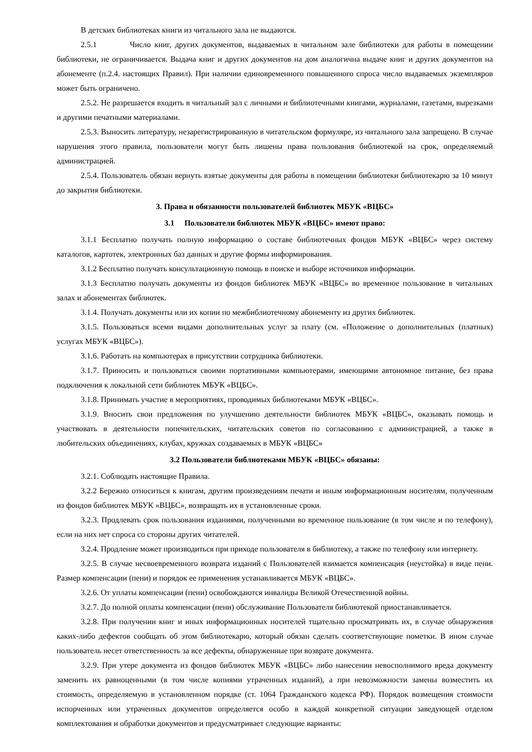В детских библиотеках книги из читального зала не выдаются.
2.5.1 Число книг, других документов, выдаваемых в читальном зале библиотеки для работы в помещении библиотеки, не ограничивается. Выдача книг и других документов на дом аналогична выдаче книг и других документов на абонементе (п.2.4. настоящих Правил). При наличии единовременного повышенного спроса число выдаваемых экземпляров может быть ограничено.
2.5.2. Не разрешается входить в читальный зал с личными и библиотечными книгами, журналами, газетами, вырезками и другими печатными материалами.
2.5.3. Выносить литературу, незарегистрированную в читательском формуляре, из читального зала запрещено. В случае нарушения этого правила, пользователи могут быть лишены права пользования библиотекой на срок, определяемый администрацией.
2.5.4. Пользователь обязан вернуть взятые документы для работы в помещении библиотеки библиотекарю за 10 минут до закрытия библиотеки.
3. Права и обязанности пользователей библиотек МБУК «ВЦБС»
3.1 Пользователи библиотек МБУК «ВЦБС» имеют право:
3.1.1 Бесплатно получать полную информацию о составе библиотечных фондов МБУК «ВЦБС» через систему каталогов, картотек, электронных баз данных и другие формы информирования.
3.1.2 Бесплатно получать консультационную помощь в поиске и выборе источников информации.
3.1.3 Бесплатно получать документы из фондов библиотек МБУК «ВЦБС» во временное пользование в читальных залах и абонементах библиотек.
3.1.4. Получать документы или их копии по межбиблиотечному абонементу из других библиотек.
3.1.5. Пользоваться всеми видами дополнительных услуг за плату (см. «Положение о дополнительных (платных) услугах МБУК «ВЦБС»).
3.1.6. Работать на компьютерах в присутствии сотрудника библиотеки.
3.1.7. Приносить и пользоваться своими портативными компьютерами, имеющими автономное питание, без права подключения к локальной сети библиотек МБУК «ВЦБС».
3.1.8. Принимать участие в мероприятиях, проводимых библиотеками МБУК «ВЦБС».
3.1.9. Вносить свои предложения по улучшению деятельности библиотек МБУК «ВЦБС», оказывать помощь и участвовать в деятельности попечительских, читательских советов по согласованию с администрацией, а также в любительских объединениях, клубах, кружках создаваемых в МБУК «ВЦБС»
3.2 Пользователи библиотеками МБУК «ВЦБС» обязаны:
3.2.1. Соблюдать настоящие Правила.
3.2.2 Бережно относиться к книгам, другим произведениям печати и иным информационным носителям, полученным из фондов библиотек МБУК «ВЦБС», возвращать их в установленные сроки.
3.2.3. Продлевать срок пользования изданиями, полученными во временное пользование (в том числе и по телефону), если на них нет спроса со стороны других читателей.
3.2.4. Продление может производиться при приходе пользователя в библиотеку, а также по телефону или интернету.
3.2.5. В случае несвоевременного возврата изданий с Пользователей взимается компенсация (неустойка) в виде пени. Размер компенсации (пени) и порядок ее применения устанавливается МБУК «ВЦБС».
3.2.6. От уплаты компенсации (пени) освобождаются инвалиды Великой Отечественной войны.
3.2.7. До полной оплаты компенсации (пени) обслуживание Пользователя библиотекой приостанавливается.
3.2.8. При получении книг и иных информационных носителей тщательно просматривать их, в случае обнаружения каких-либо дефектов сообщать об этом библиотекарю, который обязан сделать соответствующие пометки. В ином случае пользователь несет ответственность за все дефекты, обнаруженные при возврате документа.
3.2.9. При утере документа из фондов библиотек МБУК «ВЦБС» либо нанесении невосполнимого вреда документу заменить их равноценными (в том числе копиями утраченных изданий), а при невозможности замены возместить их стоимость, определяемую в установленном порядке (ст. 1064 Гражданского кодекса РФ). Порядок возмещения стоимости испорченных или утраченных документов определяется особо в каждой конкретной ситуации заведующей отделом комплектования и обработки документов и предусматривает следующие варианты: